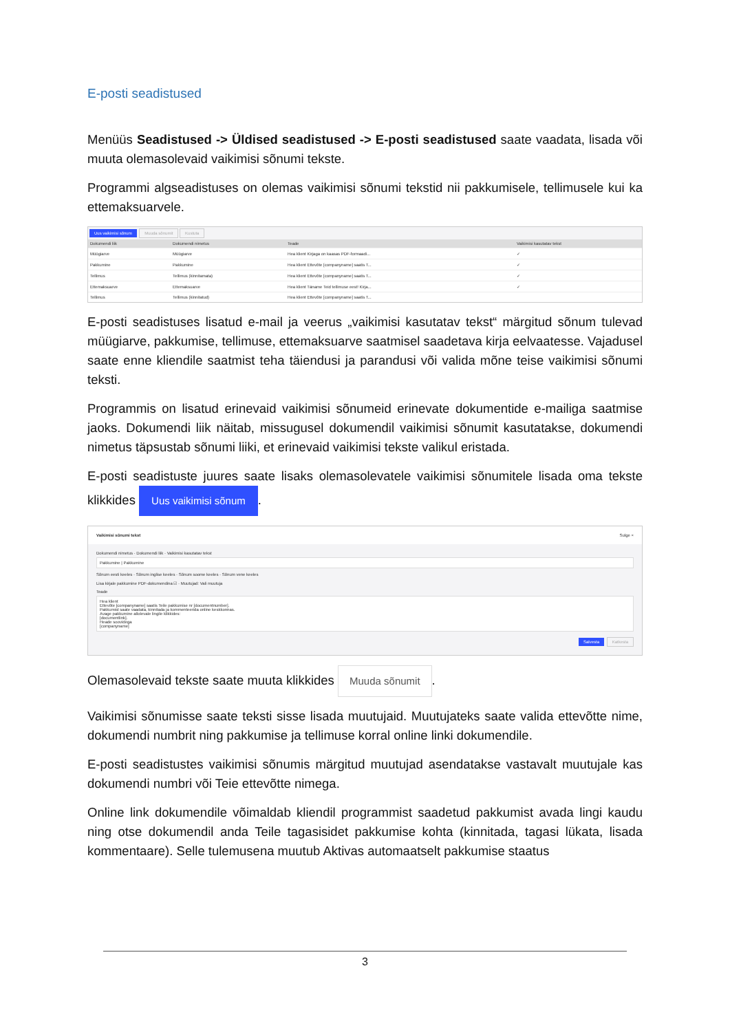E-posti seadistused
Menüüs Seadistused -> Üldised seadistused -> E-posti seadistused saate vaadata, lisada või muuta olemasolevaid vaikimisi sõnumi tekste.
Programmi algseadistuses on olemas vaikimisi sõnumi tekstid nii pakkumisele, tellimusele kui ka ettemaksuarvele.
Uus vaikimisi sõnum Muuda sõnumit Kustuta
| Dokumendi liik | Dokumendi nimetus | Teade | Vaikimisi kasutatav tekst |
| --- | --- | --- | --- |
| Müügiarve | Müügiarve | Hea klient Kirjaga on kaasas PDF-formaadi... | ✓ |
| Pakkumine | Pakkumine | Hea klient Ettevõte [companyname] saatis T... | ✓ |
| Tellimus | Tellimus (kinnitamata) | Hea klient Ettevõte [companyname] saatis T... | ✓ |
| Ettemaksuarve | Ettemaksuarve | Hea klient Täname Teid tellimuse eest! Kirja... | ✓ |
| Tellimus | Tellimus (kinnitatud) | Hea klient Ettevõte [companyname] saatis T... | |
E-posti seadistuses lisatud e-mail ja veerus „vaikimisi kasutatav tekst“ märgitud sõnum tulevad müügiarve, pakkumise, tellimuse, ettemaksuarve saatmisel saadetava kirja eelvaatesse. Vajadusel saate enne kliendile saatmist teha täiendusi ja parandusi või valida mõne teise vaikimisi sõnumi teksti.
Programmis on lisatud erinevaid vaikimisi sõnumeid erinevate dokumentide e-mailiga saatmise jaoks. Dokumendi liik näitab, missugusel dokumendil vaikimisi sõnumit kasutatakse, dokumendi nimetus täpsustab sõnumi liiki, et erinevaid vaikimisi tekste valikul eristada.
E-posti seadistuste juures saate lisaks olemasolevatele vaikimisi sõnumitele lisada oma tekste klikkides Uus vaikimisi sõnum.
Vaikimisi sõnumi tekst Sulge ×
Dokumendi nimetus · Dokumendi liik · Vaikimisi kasutatav tekst
Pakkumine | Pakkumine
Sõnum eesti keeles · Sõnum inglise keeles · Sõnum soome keeles · Sõnum vene keeles
Lisa kirjale pakkumine PDF-dokumendina ☑ · Muutujad: Vali muutuja
Teade
Hea klient
Ettevõte [companyname] saatis Teile pakkumise nr [documentnumber].
Pakkumist saate vaadata, kinnitada ja kommenteerida online keskkonnas.
Avage pakkumine allolevale lingile klikkides:
[documentlink].
Heade soovidega
[companyname]
Salvesta Katkesta
Olemasolevaid tekste saate muuta klikkides Muuda sõnumit.
Vaikimisi sõnumisse saate teksti sisse lisada muutujaid. Muutujateks saate valida ettevõtte nime, dokumendi numbrit ning pakkumise ja tellimuse korral online linki dokumendile.
E-posti seadistustes vaikimisi sõnumis märgitud muutujad asendatakse vastavalt muutujale kas dokumendi numbri või Teie ettevõtte nimega.
Online link dokumendile võimaldab kliendil programmist saadetud pakkumist avada lingi kaudu ning otse dokumendil anda Teile tagasisidet pakkumise kohta (kinnitada, tagasi lükata, lisada kommentaare). Selle tulemusena muutub Aktivas automaatselt pakkumise staatus
3